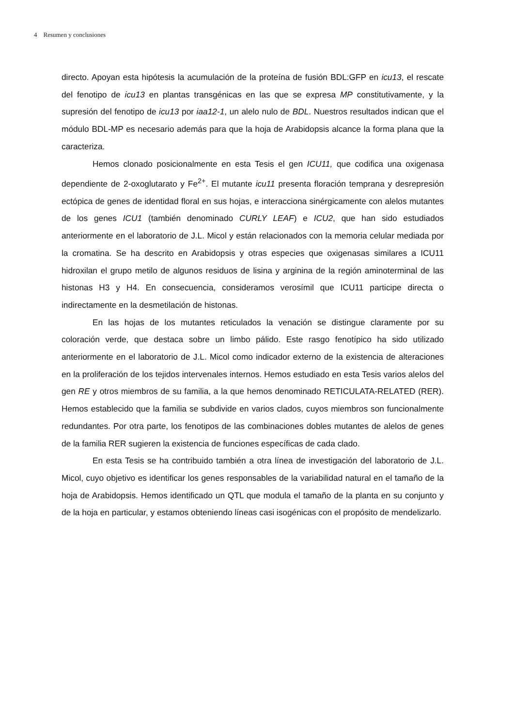4 Resumen y conclusiones
directo. Apoyan esta hipótesis la acumulación de la proteína de fusión BDL:GFP en icu13, el rescate del fenotipo de icu13 en plantas transgénicas en las que se expresa MP constitutivamente, y la supresión del fenotipo de icu13 por iaa12-1, un alelo nulo de BDL. Nuestros resultados indican que el módulo BDL-MP es necesario además para que la hoja de Arabidopsis alcance la forma plana que la caracteriza.
Hemos clonado posicionalmente en esta Tesis el gen ICU11, que codifica una oxigenasa dependiente de 2-oxoglutarato y Fe<sup>2+</sup>. El mutante icu11 presenta floración temprana y desrepresión ectópica de genes de identidad floral en sus hojas, e interacciona sinérgicamente con alelos mutantes de los genes ICU1 (también denominado CURLY LEAF) e ICU2, que han sido estudiados anteriormente en el laboratorio de J.L. Micol y están relacionados con la memoria celular mediada por la cromatina. Se ha descrito en Arabidopsis y otras especies que oxigenasas similares a ICU11 hidroxilan el grupo metilo de algunos residuos de lisina y arginina de la región aminoterminal de las histonas H3 y H4. En consecuencia, consideramos verosímil que ICU11 participe directa o indirectamente en la desmetilación de histonas.
En las hojas de los mutantes reticulados la venación se distingue claramente por su coloración verde, que destaca sobre un limbo pálido. Este rasgo fenotípico ha sido utilizado anteriormente en el laboratorio de J.L. Micol como indicador externo de la existencia de alteraciones en la proliferación de los tejidos intervenales internos. Hemos estudiado en esta Tesis varios alelos del gen RE y otros miembros de su familia, a la que hemos denominado RETICULATA-RELATED (RER). Hemos establecido que la familia se subdivide en varios clados, cuyos miembros son funcionalmente redundantes. Por otra parte, los fenotipos de las combinaciones dobles mutantes de alelos de genes de la familia RER sugieren la existencia de funciones específicas de cada clado.
En esta Tesis se ha contribuido también a otra línea de investigación del laboratorio de J.L. Micol, cuyo objetivo es identificar los genes responsables de la variabilidad natural en el tamaño de la hoja de Arabidopsis. Hemos identificado un QTL que modula el tamaño de la planta en su conjunto y de la hoja en particular, y estamos obteniendo líneas casi isogénicas con el propósito de mendelizarlo.